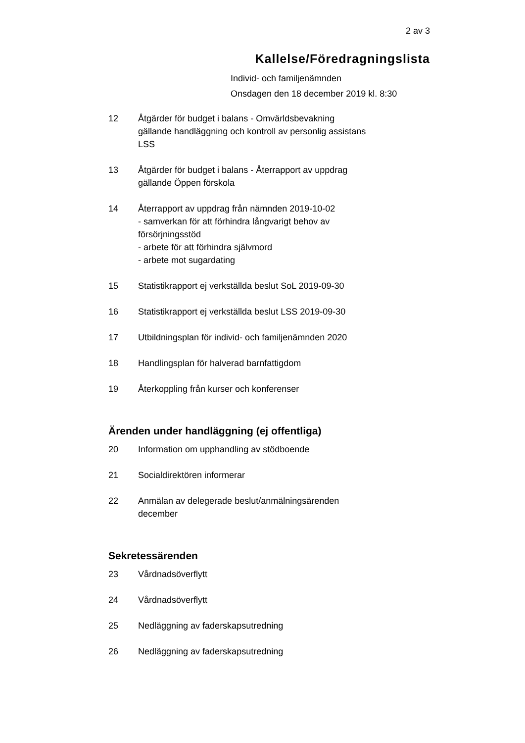2 av 3
Kallelse/Föredragningslista
Individ- och familjenämnden
Onsdagen den 18 december 2019 kl. 8:30
12 Åtgärder för budget i balans - Omvärldsbevakning
gällande handläggning och kontroll av personlig assistans
LSS
13 Åtgärder för budget i balans - Återrapport av uppdrag
gällande Öppen förskola
14 Återrapport av uppdrag från nämnden 2019-10-02
- samverkan för att förhindra långvarigt behov av
försörjningsstöd
- arbete för att förhindra självmord
- arbete mot sugardating
15 Statistikrapport ej verkställda beslut SoL 2019-09-30
16 Statistikrapport ej verkställda beslut LSS 2019-09-30
17 Utbildningsplan för individ- och familjenämnden 2020
18 Handlingsplan för halverad barnfattigdom
19 Återkoppling från kurser och konferenser
Ärenden under handläggning (ej offentliga)
20 Information om upphandling av stödboende
21 Socialdirektören informerar
22 Anmälan av delegerade beslut/anmälningsärenden
december
Sekretessärenden
23 Vårdnadsöverflytt
24 Vårdnadsöverflytt
25 Nedläggning av faderskapsutredning
26 Nedläggning av faderskapsutredning